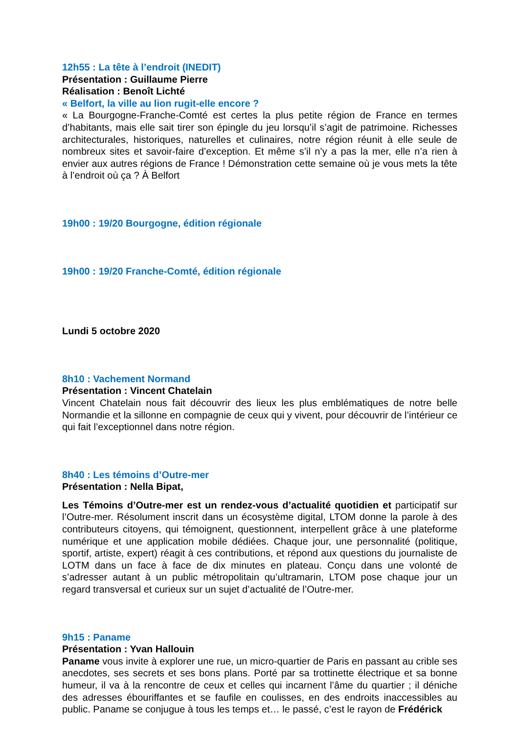12h55 : La tête à l’endroit (INEDIT)
Présentation : Guillaume Pierre
Réalisation : Benoît Lichté
« Belfort, la ville au lion rugit-elle encore ?
« La Bourgogne-Franche-Comté est certes la plus petite région de France en termes d’habitants, mais elle sait tirer son épingle du jeu lorsqu’il s’agit de patrimoine. Richesses architecturales, historiques, naturelles et culinaires, notre région réunit à elle seule de nombreux sites et savoir-faire d’exception. Et même s’il n’y a pas la mer, elle n’a rien à envier aux autres régions de France ! Démonstration cette semaine où je vous mets la tête à l’endroit où ça ? À Belfort
19h00 : 19/20 Bourgogne, édition régionale
19h00 : 19/20 Franche-Comté, édition régionale
Lundi 5 octobre 2020
8h10 : Vachement Normand
Présentation : Vincent Chatelain
Vincent Chatelain nous fait découvrir des lieux les plus emblématiques de notre belle Normandie et la sillonne en compagnie de ceux qui y vivent, pour découvrir de l’intérieur ce qui fait l’exceptionnel dans notre région.
8h40 : Les témoins d’Outre-mer
Présentation : Nella Bipat,
Les Témoins d’Outre-mer est un rendez-vous d’actualité quotidien et participatif sur l’Outre-mer. Résolument inscrit dans un écosystème digital, LTOM donne la parole à des contributeurs citoyens, qui témoignent, questionnent, interpellent grâce à une plateforme numérique et une application mobile dédiées. Chaque jour, une personnalité (politique, sportif, artiste, expert) réagit à ces contributions, et répond aux questions du journaliste de LOTM dans un face à face de dix minutes en plateau. Conçu dans une volonté de s’adresser autant à un public métropolitain qu’ultramarin, LTOM pose chaque jour un regard transversal et curieux sur un sujet d’actualité de l’Outre-mer.
9h15 : Paname
Présentation : Yvan Hallouin
Paname vous invite à explorer une rue, un micro-quartier de Paris en passant au crible ses anecdotes, ses secrets et ses bons plans. Porté par sa trottinette électrique et sa bonne humeur, il va à la rencontre de ceux et celles qui incarnent l’âme du quartier ; il déniche des adresses ébouriffantes et se faufile en coulisses, en des endroits inaccessibles au public. Paname se conjugue à tous les temps et… le passé, c’est le rayon de Frédérick